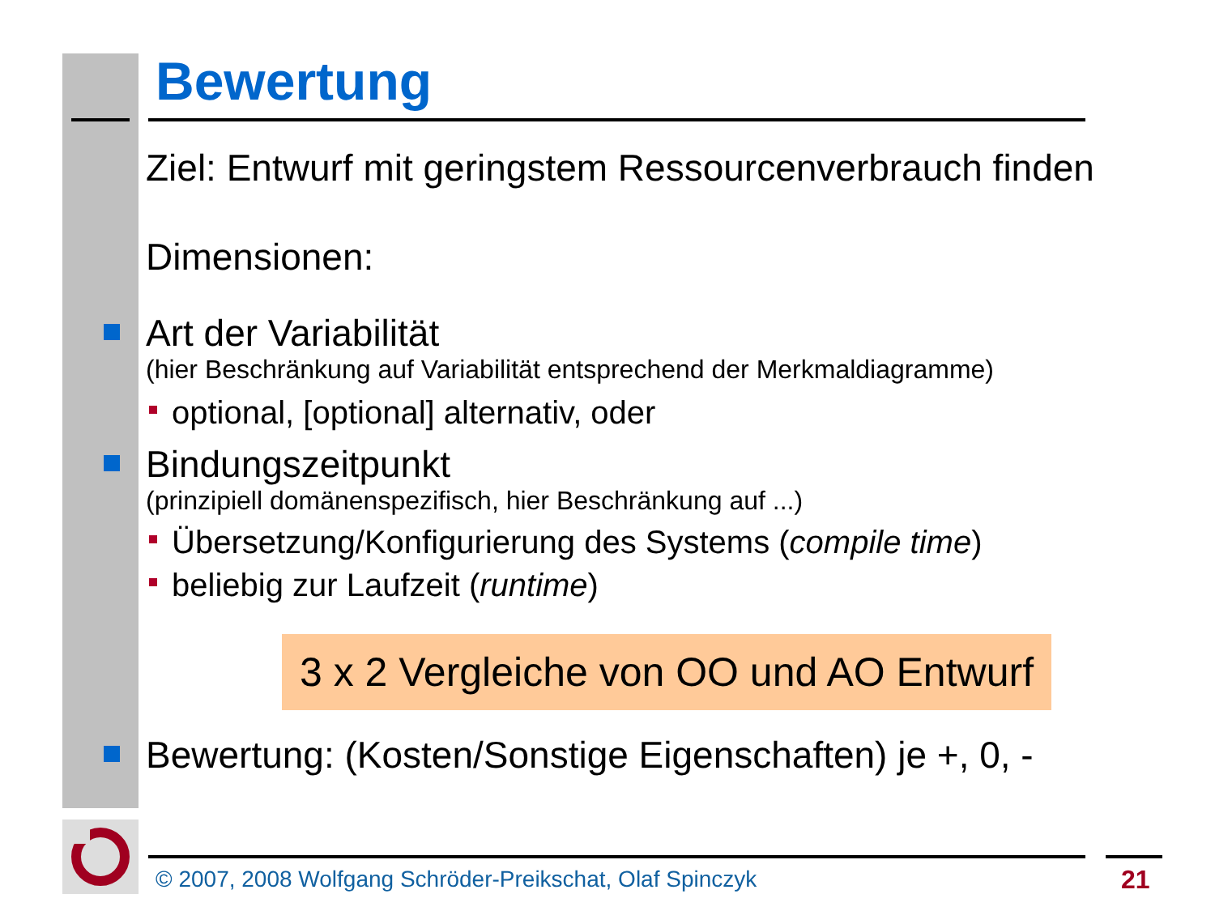Bewertung
Ziel: Entwurf mit geringstem Ressourcenverbrauch finden
Dimensionen:
Art der Variabilität
(hier Beschränkung auf Variabilität entsprechend der Merkmaldiagramme)
optional, [optional] alternativ, oder
Bindungszeitpunkt
(prinzipiell domänenspezifisch, hier Beschränkung auf ...)
Übersetzung/Konfigurierung des Systems (compile time)
beliebig zur Laufzeit (runtime)
3 x 2 Vergleiche von OO und AO Entwurf
Bewertung: (Kosten/Sonstige Eigenschaften) je +, 0, -
© 2007, 2008 Wolfgang Schröder-Preikschat, Olaf Spinczyk
21